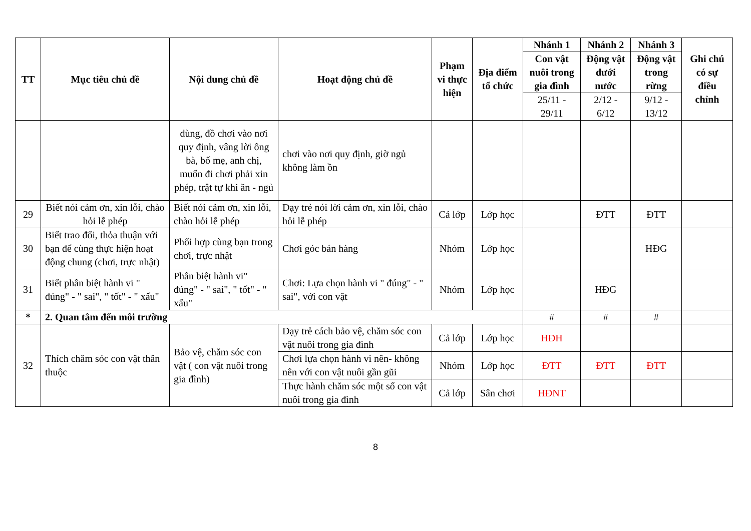| TT | Mục tiêu chủ đề | Nội dung chủ đề | Hoạt động chủ đề | Phạm vi thực hiện | Địa điểm tổ chức | Nhánh 1 | Nhánh 2 | Nhánh 3 | Ghi chú có sự điều chỉnh |
| --- | --- | --- | --- | --- | --- | --- | --- | --- | --- |
| | | | | | | Con vật nuôi trong gia đình | Động vật dưới nước | Động vật trong rừng | |
| | | | | | | 25/11 - 29/11 | 2/12 - 6/12 | 9/12 - 13/12 | |
| | | dùng, đồ chơi vào nơi quy định, vâng lời ông bà, bố mẹ, anh chị, muốn đi chơi phải xin phép, trật tự khi ăn - ngủ | chơi vào nơi quy định, giờ ngủ không làm ồn | | | | | | |
| 29 | Biết nói cảm ơn, xin lỗi, chào hỏi lễ phép | Biết nói cảm ơn, xin lỗi, chào hỏi lễ phép | Dạy trẻ nói lời cảm ơn, xin lỗi, chào hỏi lễ phép | Cả lớp | Lớp học | | ĐTT | ĐTT | |
| 30 | Biết trao đổi, thỏa thuận với bạn để cùng thực hiện hoạt động chung (chơi, trực nhật) | Phối hợp cùng bạn trong chơi, trực nhật | Chơi góc bán hàng | Nhóm | Lớp học | | | HĐG | |
| 31 | Biết phân biệt hành vi " đúng" - " sai", " tốt" - " xấu" | Phân biệt hành vi" đúng" - " sai", " tốt" - " xấu" | Chơi: Lựa chọn hành vi " đúng" - " sai", với con vật | Nhóm | Lớp học | | HĐG | | |
| * | 2. Quan tâm đến môi trường | | | | | # | # | # | |
| 32 | Thích chăm sóc con vật thân thuộc | Bảo vệ, chăm sóc con vật ( con vật nuôi trong gia đình) | Dạy trẻ cách bảo vệ, chăm sóc con vật nuôi trong gia đình | Cả lớp | Lớp học | HĐH | | | |
| | | | Chơi lựa chọn hành vi nên- không nên với con vật nuôi gần gũi | Nhóm | Lớp học | ĐTT | ĐTT | ĐTT | |
| | | | Thực hành chăm sóc một số con vật nuôi trong gia đình | Cả lớp | Sân chơi | HĐNT | | | |
8